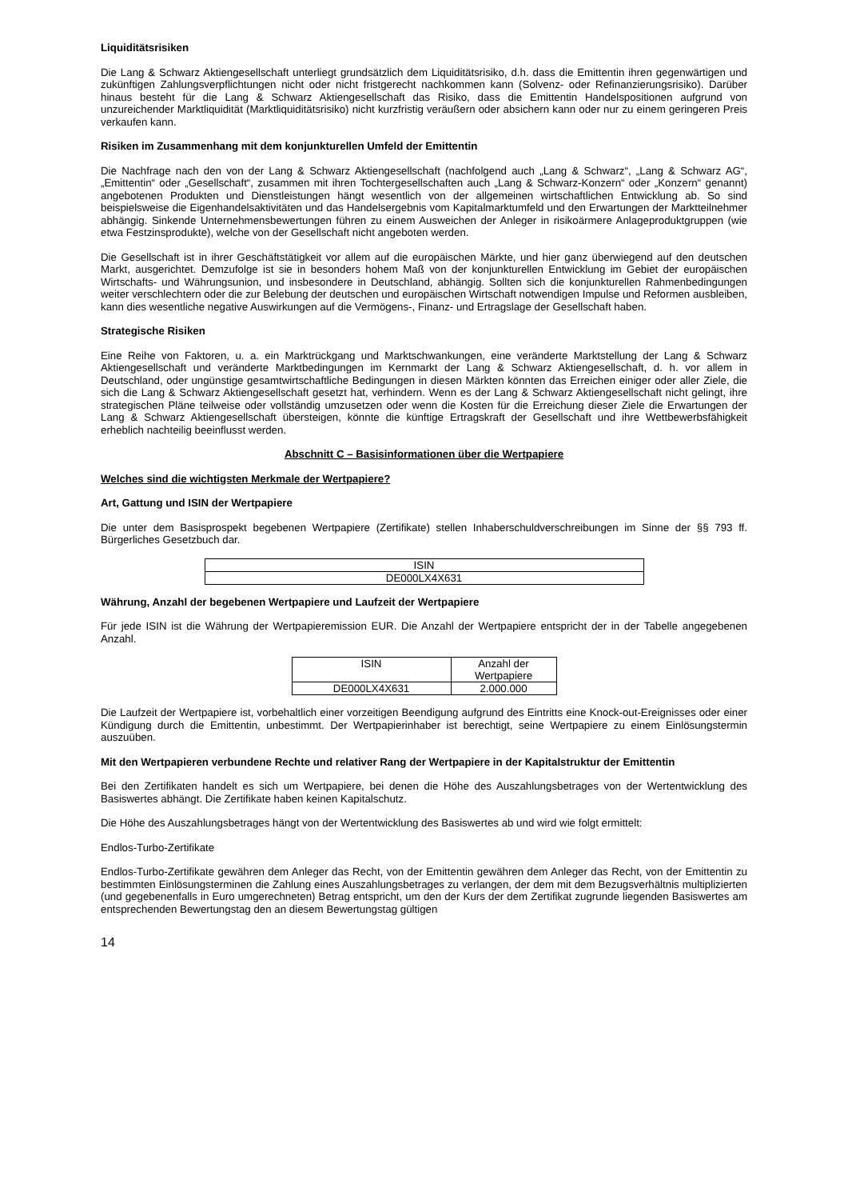Liquiditätsrisiken
Die Lang & Schwarz Aktiengesellschaft unterliegt grundsätzlich dem Liquiditätsrisiko, d.h. dass die Emittentin ihren gegenwärtigen und zukünftigen Zahlungsverpflichtungen nicht oder nicht fristgerecht nachkommen kann (Solvenz- oder Refinanzierungsrisiko). Darüber hinaus besteht für die Lang & Schwarz Aktiengesellschaft das Risiko, dass die Emittentin Handelspositionen aufgrund von unzureichender Marktliquidität (Marktliquiditätsrisiko) nicht kurzfristig veräußern oder absichern kann oder nur zu einem geringeren Preis verkaufen kann.
Risiken im Zusammenhang mit dem konjunkturellen Umfeld der Emittentin
Die Nachfrage nach den von der Lang & Schwarz Aktiengesellschaft (nachfolgend auch „Lang & Schwarz“, „Lang & Schwarz AG“, „Emittentin“ oder „Gesellschaft“, zusammen mit ihren Tochtergesellschaften auch „Lang & Schwarz-Konzern“ oder „Konzern“ genannt) angebotenen Produkten und Dienstleistungen hängt wesentlich von der allgemeinen wirtschaftlichen Entwicklung ab. So sind beispielsweise die Eigenhandelsaktivitäten und das Handelsergebnis vom Kapitalmarktumfeld und den Erwartungen der Marktteilnehmer abhängig. Sinkende Unternehmensbewertungen führen zu einem Ausweichen der Anleger in risikoärmere Anlageproduktgruppen (wie etwa Festzinsprodukte), welche von der Gesellschaft nicht angeboten werden.
Die Gesellschaft ist in ihrer Geschäftstätigkeit vor allem auf die europäischen Märkte, und hier ganz überwiegend auf den deutschen Markt, ausgerichtet. Demzufolge ist sie in besonders hohem Maß von der konjunkturellen Entwicklung im Gebiet der europäischen Wirtschafts- und Währungsunion, und insbesondere in Deutschland, abhängig. Sollten sich die konjunkturellen Rahmenbedingungen weiter verschlechtern oder die zur Belebung der deutschen und europäischen Wirtschaft notwendigen Impulse und Reformen ausbleiben, kann dies wesentliche negative Auswirkungen auf die Vermögens-, Finanz- und Ertragslage der Gesellschaft haben.
Strategische Risiken
Eine Reihe von Faktoren, u. a. ein Marktrückgang und Marktschwankungen, eine veränderte Marktstellung der Lang & Schwarz Aktiengesellschaft und veränderte Marktbedingungen im Kernmarkt der Lang & Schwarz Aktiengesellschaft, d. h. vor allem in Deutschland, oder ungünstige gesamtwirtschaftliche Bedingungen in diesen Märkten könnten das Erreichen einiger oder aller Ziele, die sich die Lang & Schwarz Aktiengesellschaft gesetzt hat, verhindern. Wenn es der Lang & Schwarz Aktiengesellschaft nicht gelingt, ihre strategischen Pläne teilweise oder vollständig umzusetzen oder wenn die Kosten für die Erreichung dieser Ziele die Erwartungen der Lang & Schwarz Aktiengesellschaft übersteigen, könnte die künftige Ertragskraft der Gesellschaft und ihre Wettbewerbsfähigkeit erheblich nachteilig beeinflusst werden.
Abschnitt C – Basisinformationen über die Wertpapiere
Welches sind die wichtigsten Merkmale der Wertpapiere?
Art, Gattung und ISIN der Wertpapiere
Die unter dem Basisprospekt begebenen Wertpapiere (Zertifikate) stellen Inhaberschuldverschreibungen im Sinne der §§ 793 ff. Bürgerliches Gesetzbuch dar.
| ISIN |
| DE000LX4X631 |
Währung, Anzahl der begebenen Wertpapiere und Laufzeit der Wertpapiere
Für jede ISIN ist die Währung der Wertpapieremission EUR. Die Anzahl der Wertpapiere entspricht der in der Tabelle angegebenen Anzahl.
| ISIN | Anzahl der Wertpapiere |
| DE000LX4X631 | 2.000.000 |
Die Laufzeit der Wertpapiere ist, vorbehaltlich einer vorzeitigen Beendigung aufgrund des Eintritts eine Knock-out-Ereignisses oder einer Kündigung durch die Emittentin, unbestimmt. Der Wertpapierinhaber ist berechtigt, seine Wertpapiere zu einem Einlösungstermin auszuüben.
Mit den Wertpapieren verbundene Rechte und relativer Rang der Wertpapiere in der Kapitalstruktur der Emittentin
Bei den Zertifikaten handelt es sich um Wertpapiere, bei denen die Höhe des Auszahlungsbetrages von der Wertentwicklung des Basiswertes abhängt. Die Zertifikate haben keinen Kapitalschutz.
Die Höhe des Auszahlungsbetrages hängt von der Wertentwicklung des Basiswertes ab und wird wie folgt ermittelt:
Endlos-Turbo-Zertifikate
Endlos-Turbo-Zertifikate gewähren dem Anleger das Recht, von der Emittentin gewähren dem Anleger das Recht, von der Emittentin zu bestimmten Einlösungsterminen die Zahlung eines Auszahlungsbetrages zu verlangen, der dem mit dem Bezugsverhältnis multiplizierten (und gegebenenfalls in Euro umgerechneten) Betrag entspricht, um den der Kurs der dem Zertifikat zugrunde liegenden Basiswertes am entsprechenden Bewertungstag den an diesem Bewertungstag gültigen
14